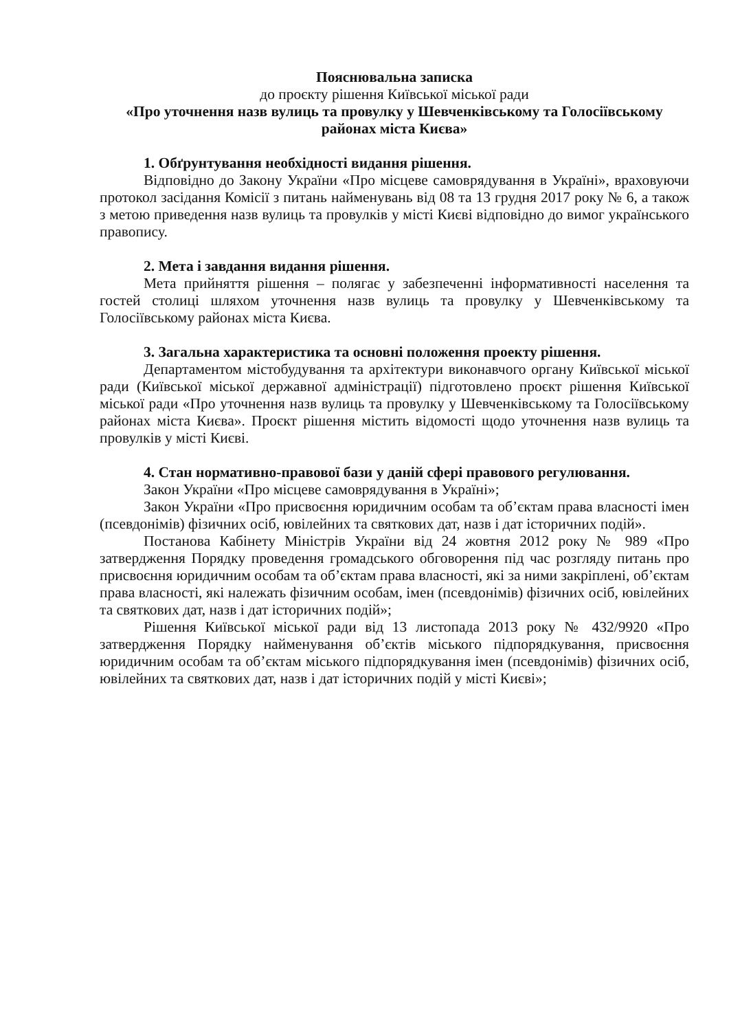Пояснювальна записка
до проєкту рішення Київської міської ради
«Про уточнення назв вулиць та провулку у Шевченківському та Голосіївському районах міста Києва»
1. Обґрунтування необхідності видання рішення.
Відповідно до Закону України «Про місцеве самоврядування в Україні», враховуючи протокол засідання Комісії з питань найменувань від 08 та 13 грудня 2017 року № 6, а також з метою приведення назв вулиць та провулків у місті Києві відповідно до вимог українського правопису.
2. Мета і завдання видання рішення.
Мета прийняття рішення – полягає у забезпеченні інформативності населення та гостей столиці шляхом уточнення назв вулиць та провулку у Шевченківському та Голосіївському районах міста Києва.
3. Загальна характеристика та основні положення проекту рішення.
Департаментом містобудування та архітектури виконавчого органу Київської міської ради (Київської міської державної адміністрації) підготовлено проєкт рішення Київської міської ради «Про уточнення назв вулиць та провулку у Шевченківському та Голосіївському районах міста Києва». Проєкт рішення містить відомості щодо уточнення назв вулиць та провулків у місті Києві.
4. Стан нормативно-правової бази у даній сфері правового регулювання.
Закон України «Про місцеве самоврядування в Україні»;
Закон України «Про присвоєння юридичним особам та об’єктам права власності імен (псевдонімів) фізичних осіб, ювілейних та святкових дат, назв і дат історичних подій».
Постанова Кабінету Міністрів України від 24 жовтня 2012 року № 989 «Про затвердження Порядку проведення громадського обговорення під час розгляду питань про присвоєння юридичним особам та об’єктам права власності, які за ними закріплені, об’єктам права власності, які належать фізичним особам, імен (псевдонімів) фізичних осіб, ювілейних та святкових дат, назв і дат історичних подій»;
Рішення Київської міської ради від 13 листопада 2013 року № 432/9920 «Про затвердження Порядку найменування об’єктів міського підпорядкування, присвоєння юридичним особам та об’єктам міського підпорядкування імен (псевдонімів) фізичних осіб, ювілейних та святкових дат, назв і дат історичних подій у місті Києві»;